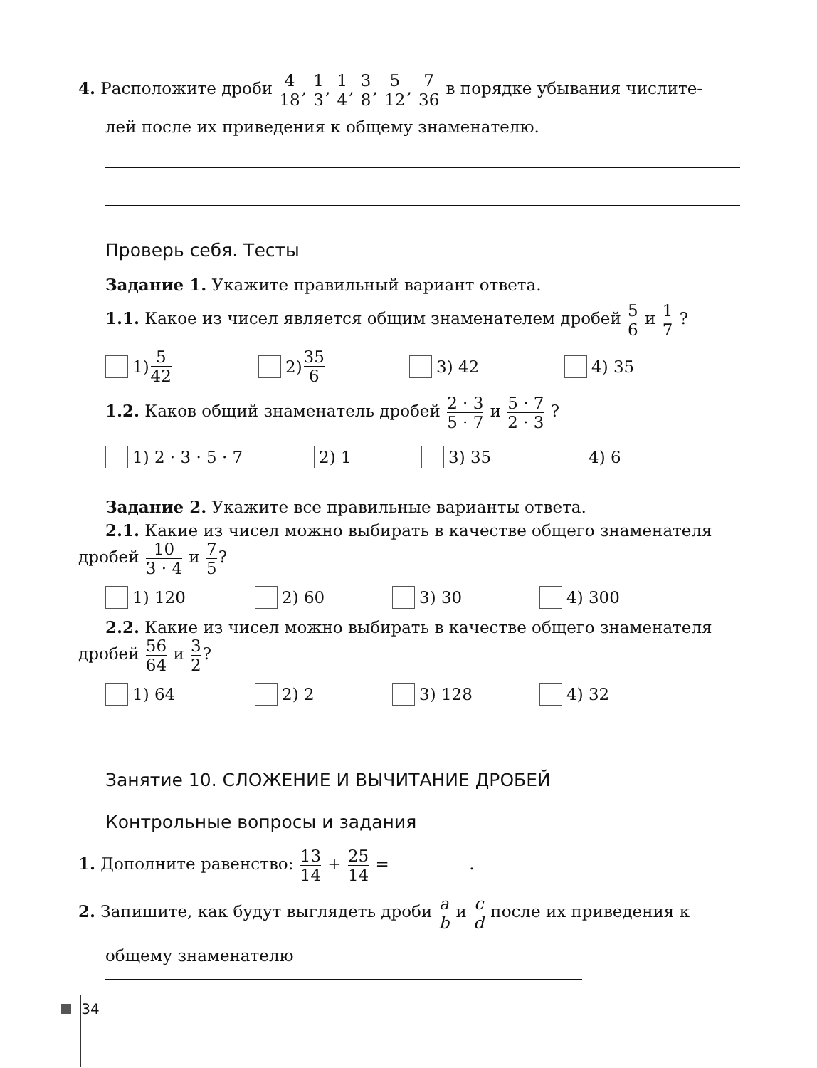4. Расположите дроби 4 18, 1 3, 1 4, 3 8, 5 12, 7 36 в порядке убывания числите-
лей после их приведения к общему знаменателю.
Проверь себя. Тесты
Задание 1. Укажите правильный вариант ответа.
1.1. Какое из чисел является общим знаменателем дробей 5 6 и 1 7 ?
1) 5 42
2) 35 6
3) 42 4) 35
1.2. Каков общий знаменатель дробей 2 · 3 5 · 7 и 5 · 7 2 · 3 ?
1) 2 · 3 · 5 · 7 2) 1 3) 35 4) 6
Задание 2. Укажите все правильные варианты ответа.
2.1. Какие из чисел можно выбирать в качестве общего знаменателя
дробей 10 3 · 4 и 7 5?
1) 120 2) 60 3) 30 4) 300
2.2. Какие из чисел можно выбирать в качестве общего знаменателя
дробей 56 64 и 3 2?
1) 64 2) 2 3) 128 4) 32
Занятие 10. СЛОЖЕНИЕ И ВЫЧИТАНИЕ ДРОБЕЙ
Контрольные вопросы и задания
1. Дополните равенство: 13 14 + 25 14 = .
2. Запишите, как будут выглядеть дроби a b и c d после их приведения к
общему знаменателю
34